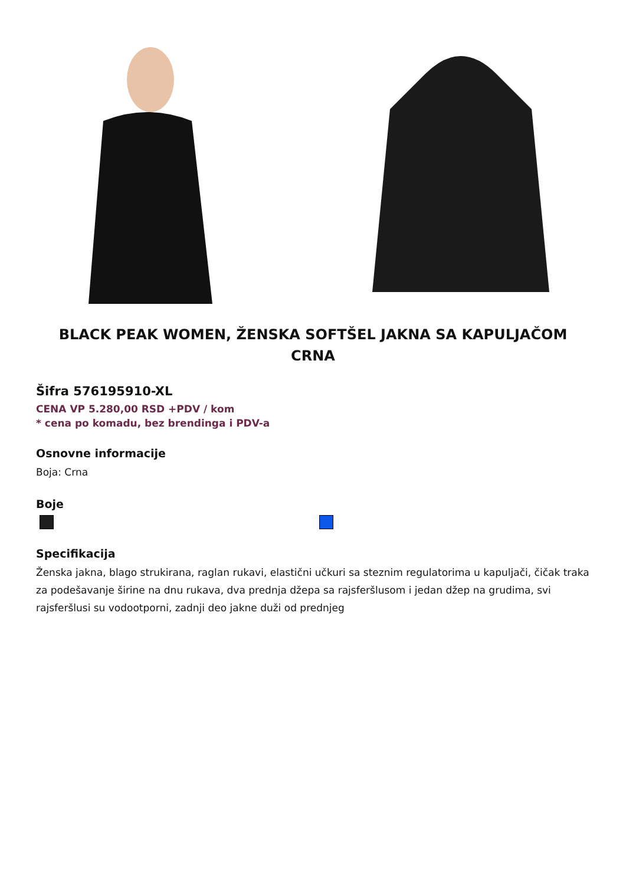BLACK PEAK WOMEN, ŽENSKA SOFTŠEL JAKNA SA KAPULJAČOM CRNA
Šifra 576195910-XL
CENA VP 5.280,00 RSD +PDV / kom
* cena po komadu, bez brendinga i PDV-a
Osnovne informacije
Boja: Crna
Boje
Specifikacija
Ženska jakna, blago strukirana, raglan rukavi, elastični učkuri sa steznim regulatorima u kapuljači, čičak traka za podešavanje širine na dnu rukava, dva prednja džepa sa rajsferšlusom i jedan džep na grudima, svi rajsferšlusi su vodootporni, zadnji deo jakne duži od prednjeg